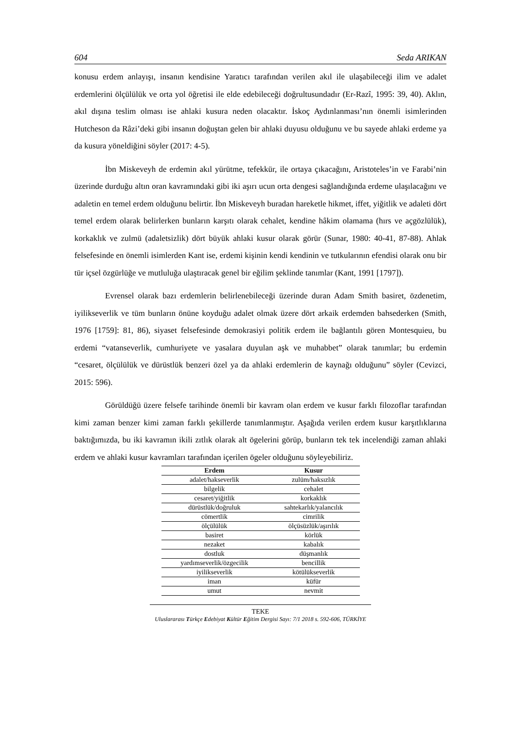604 Seda ARIKAN
konusu erdem anlayışı, insanın kendisine Yaratıcı tarafından verilen akıl ile ulaşabileceği ilim ve adalet erdemlerini ölçülülük ve orta yol öğretisi ile elde edebileceği doğrultusundadır (Er-Razî, 1995: 39, 40). Aklın, akıl dışına teslim olması ise ahlaki kusura neden olacaktır. İskoç Aydınlanması’nın önemli isimlerinden Hutcheson da Râzi’deki gibi insanın doğuştan gelen bir ahlaki duyusu olduğunu ve bu sayede ahlaki erdeme ya da kusura yöneldiğini söyler (2017: 4-5).
İbn Miskeveyh de erdemin akıl yürütme, tefekkür, ile ortaya çıkacağını, Aristoteles’in ve Farabi’nin üzerinde durduğu altın oran kavramındaki gibi iki aşırı ucun orta dengesi sağlandığında erdeme ulaşılacağını ve adaletin en temel erdem olduğunu belirtir. İbn Miskeveyh buradan hareketle hikmet, iffet, yiğitlik ve adaleti dört temel erdem olarak belirlerken bunların karşıtı olarak cehalet, kendine hâkim olamama (hırs ve açgözlülük), korkaklık ve zulmü (adaletsizlik) dört büyük ahlaki kusur olarak görür (Sunar, 1980: 40-41, 87-88). Ahlak felsefesinde en önemli isimlerden Kant ise, erdemi kişinin kendi kendinin ve tutkularının efendisi olarak onu bir tür içsel özgürlüğe ve mutluluğa ulaştıracak genel bir eğilim şeklinde tanımlar (Kant, 1991 [1797]).
Evrensel olarak bazı erdemlerin belirlenebileceği üzerinde duran Adam Smith basiret, özdenetim, iyilikseverlik ve tüm bunların önüne koyduğu adalet olmak üzere dört arkaik erdemden bahsederken (Smith, 1976 [1759]: 81, 86), siyaset felsefesinde demokrasiyi politik erdem ile bağlantılı gören Montesquieu, bu erdemi “vatanseverlik, cumhuriyete ve yasalara duyulan aşk ve muhabbet” olarak tanımlar; bu erdemin “cesaret, ölçülülük ve dürüstlük benzeri özel ya da ahlaki erdemlerin de kaynağı olduğunu” söyler (Cevizci, 2015: 596).
Görüldüğü üzere felsefe tarihinde önemli bir kavram olan erdem ve kusur farklı filozoflar tarafından kimi zaman benzer kimi zaman farklı şekillerde tanımlanmıştır. Aşağıda verilen erdem kusur karşıtlıklarına baktığımızda, bu iki kavramın ikili zıtlık olarak alt ögelerini görüp, bunların tek tek incelendiği zaman ahlaki erdem ve ahlaki kusur kavramları tarafından içerilen ögeler olduğunu söyleyebiliriz.
| Erdem | Kusur |
| --- | --- |
| adalet/hakseverlik | zulüm/haksızlık |
| bilgelik | cehalet |
| cesaret/yiğitlik | korkaklık |
| dürüstlük/doğruluk | sahtekarlık/yalancılık |
| cömertlik | cimrilik |
| ölçülülük | ölçüsüzlük/aşırılık |
| basiret | körlük |
| nezaket | kabalık |
| dostluk | düşmanlık |
| yardımseverlik/özgecilik | bencillik |
| iyilikseverlik | kötülükseverlik |
| iman | küfür |
| umut | nevmit |
TEKE
Uluslararası Türkçe Edebiyat Kültür Eğitim Dergisi Sayı: 7/1 2018 s. 592-606, TÜRKİYE